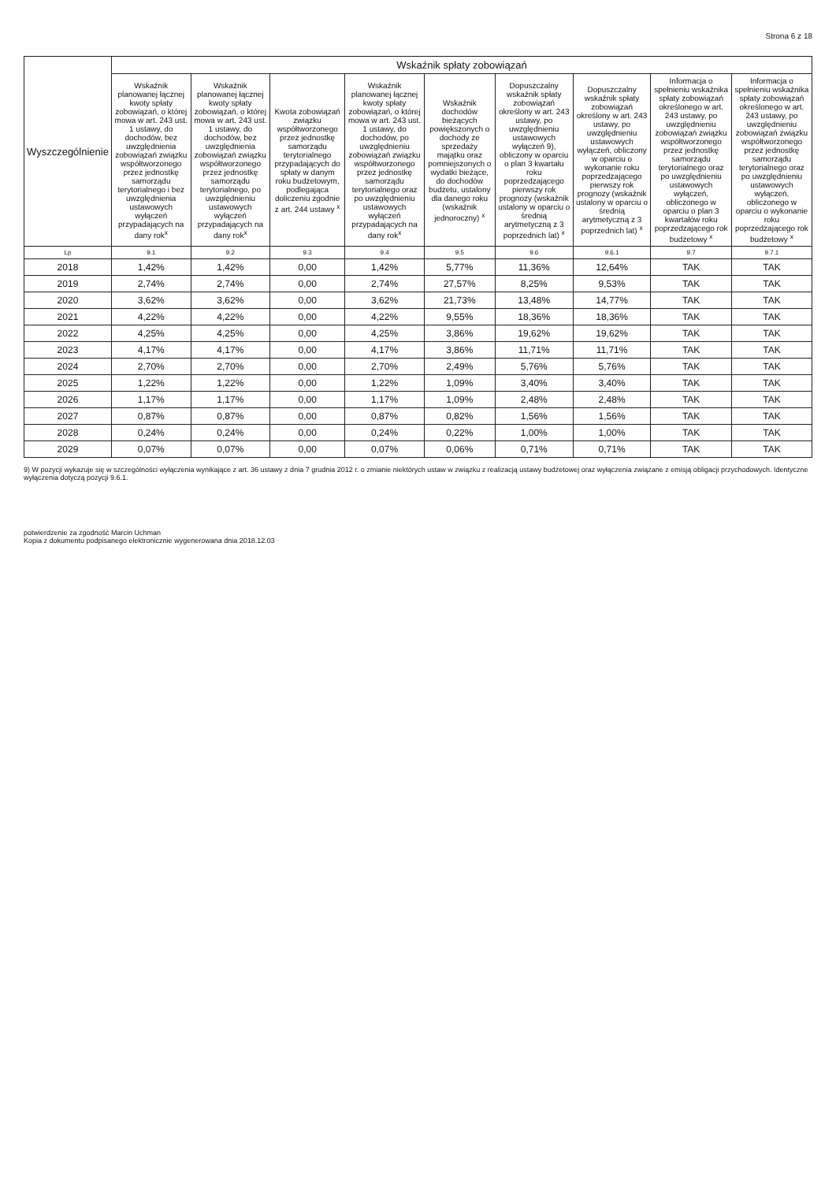Strona 6 z 18
| Wyszczególnienie | Wskaźnik spłaty zobowiązań | | | | | | | | |
| --- | --- | --- | --- | --- | --- | --- | --- | --- | --- |
| | Wskaźnik planowanej łącznej kwoty spłaty zobowiązań, o której mowa w art. 243 ust. 1 ustawy, do dochodów, bez uwzględnienia zobowiązań związku współtworzonego przez jednostkę samorządu terytorialnego i bez uwzględnienia ustawowych wyłączeń przypadających na dany rok<sup>x</sup> | Wskaźnik planowanej łącznej kwoty spłaty zobowiązań, o której mowa w art. 243 ust. 1 ustawy, do dochodów, bez uwzględnienia zobowiązań związku współtworzonego przez jednostkę samorządu terytorialnego, po uwzględnieniu ustawowych wyłączeń przypadających na dany rok<sup>x</sup> | Kwota zobowiązań związku współtworzonego przez jednostkę samorządu terytorialnego przypadających do spłaty w danym roku budżetowym, podlegająca doliczeniu zgodnie z art. 244 ustawy <sup>x</sup> | Wskaźnik planowanej łącznej kwoty spłaty zobowiązań, o której mowa w art. 243 ust. 1 ustawy, do dochodów, po uwzględnieniu zobowiązań związku współtworzonego przez jednostkę samorządu terytorialnego oraz po uwzględnieniu ustawowych wyłączeń przypadających na dany rok<sup>x</sup> | Wskaźnik dochodów bieżących powiększonych o dochody ze sprzedaży majątku oraz pomniejszonych o wydatki bieżące, do dochodów budżetu, ustalony dla danego roku (wskaźnik jednoroczny) <sup>x</sup> | Dopuszczalny wskaźnik spłaty zobowiązań określony w art. 243 ustawy, po uwzględnieniu ustawowych wyłączeń 9), obliczony w oparciu o plan 3 kwartału roku poprzedzającego pierwszy rok prognozy (wskaźnik ustalony w oparciu o średnią arytmetyczną z 3 poprzednich lat) <sup>x</sup> | Dopuszczalny wskaźnik spłaty zobowiązań określony w art. 243 ustawy, po uwzględnieniu ustawowych wyłączeń, obliczony w oparciu o wykonanie roku poprzedzającego pierwszy rok prognozy (wskaźnik ustalony w oparciu o średnią arytmetyczną z 3 poprzednich lat) <sup>x</sup> | Informacja o spełnieniu wskaźnika spłaty zobowiązań określonego w art. 243 ustawy, po uwzględnieniu zobowiązań związku współtworzonego przez jednostkę samorządu terytorialnego oraz po uwzględnieniu ustawowych wyłączeń, obliczonego w oparciu o plan 3 kwartałów roku poprzedzającego rok budżetowy <sup>x</sup> | Informacja o spełnieniu wskaźnika spłaty zobowiązań określonego w art. 243 ustawy, po uwzględnieniu zobowiązań związku współtworzonego przez jednostkę samorządu terytorialnego oraz po uwzględnieniu ustawowych wyłączeń, obliczonego w oparciu o wykonanie roku poprzedzającego rok budżetowy <sup>x</sup> |
| Lp | 9.1 | 9.2 | 9.3 | 9.4 | 9.5 | 9.6 | 9.6.1 | 9.7 | 9.7.1 |
| 2018 | 1,42% | 1,42% | 0,00 | 1,42% | 5,77% | 11,36% | 12,64% | TAK | TAK |
| 2019 | 2,74% | 2,74% | 0,00 | 2,74% | 27,57% | 8,25% | 9,53% | TAK | TAK |
| 2020 | 3,62% | 3,62% | 0,00 | 3,62% | 21,73% | 13,48% | 14,77% | TAK | TAK |
| 2021 | 4,22% | 4,22% | 0,00 | 4,22% | 9,55% | 18,36% | 18,36% | TAK | TAK |
| 2022 | 4,25% | 4,25% | 0,00 | 4,25% | 3,86% | 19,62% | 19,62% | TAK | TAK |
| 2023 | 4,17% | 4,17% | 0,00 | 4,17% | 3,86% | 11,71% | 11,71% | TAK | TAK |
| 2024 | 2,70% | 2,70% | 0,00 | 2,70% | 2,49% | 5,76% | 5,76% | TAK | TAK |
| 2025 | 1,22% | 1,22% | 0,00 | 1,22% | 1,09% | 3,40% | 3,40% | TAK | TAK |
| 2026 | 1,17% | 1,17% | 0,00 | 1,17% | 1,09% | 2,48% | 2,48% | TAK | TAK |
| 2027 | 0,87% | 0,87% | 0,00 | 0,87% | 0,82% | 1,56% | 1,56% | TAK | TAK |
| 2028 | 0,24% | 0,24% | 0,00 | 0,24% | 0,22% | 1,00% | 1,00% | TAK | TAK |
| 2029 | 0,07% | 0,07% | 0,00 | 0,07% | 0,06% | 0,71% | 0,71% | TAK | TAK |
9) W pozycji wykazuje się w szczególności wyłączenia wynikające z art. 36 ustawy z dnia 7 grudnia 2012 r. o zmianie niektórych ustaw w związku z realizacją ustawy budżetowej oraz wyłączenia związane z emisją obligacji przychodowych. Identyczne wyłączenia dotyczą pozycji 9.6.1.
potwierdzenie za zgodność Marcin Uchman
Kopia z dokumentu podpisanego elektronicznie wygenerowana dnia 2018.12.03